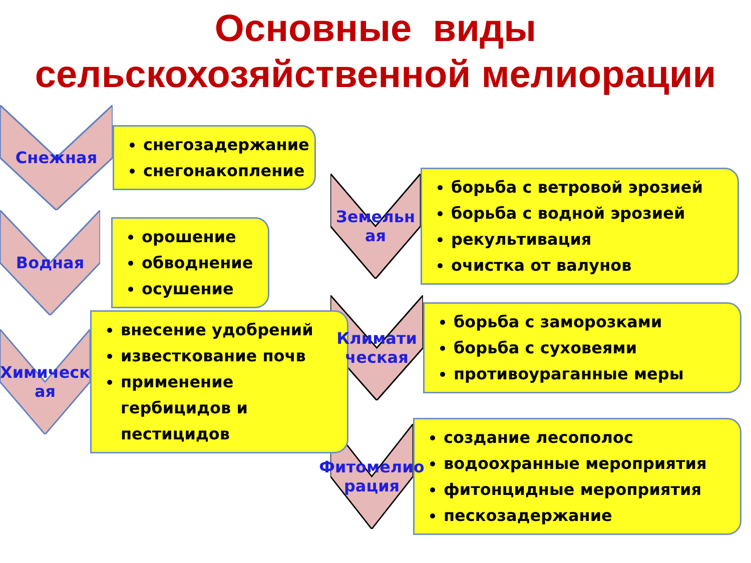Основные виды
сельскохозяйственной мелиорации
Снежная
снегозадержание
снегонакопление
Водная
орошение
обводнение
осушение
Химическ ая
внесение удобрений
известкование почв
применение гербицидов и пестицидов
Земельн ая
борьба с ветровой эрозией
борьба с водной эрозией
рекультивация
очистка от валунов
Климати ческая
борьба с заморозками
борьба с суховеями
противоураганные меры
Фитомелио рация
создание лесополос
водоохранные мероприятия
фитонцидные мероприятия
пескозадержание